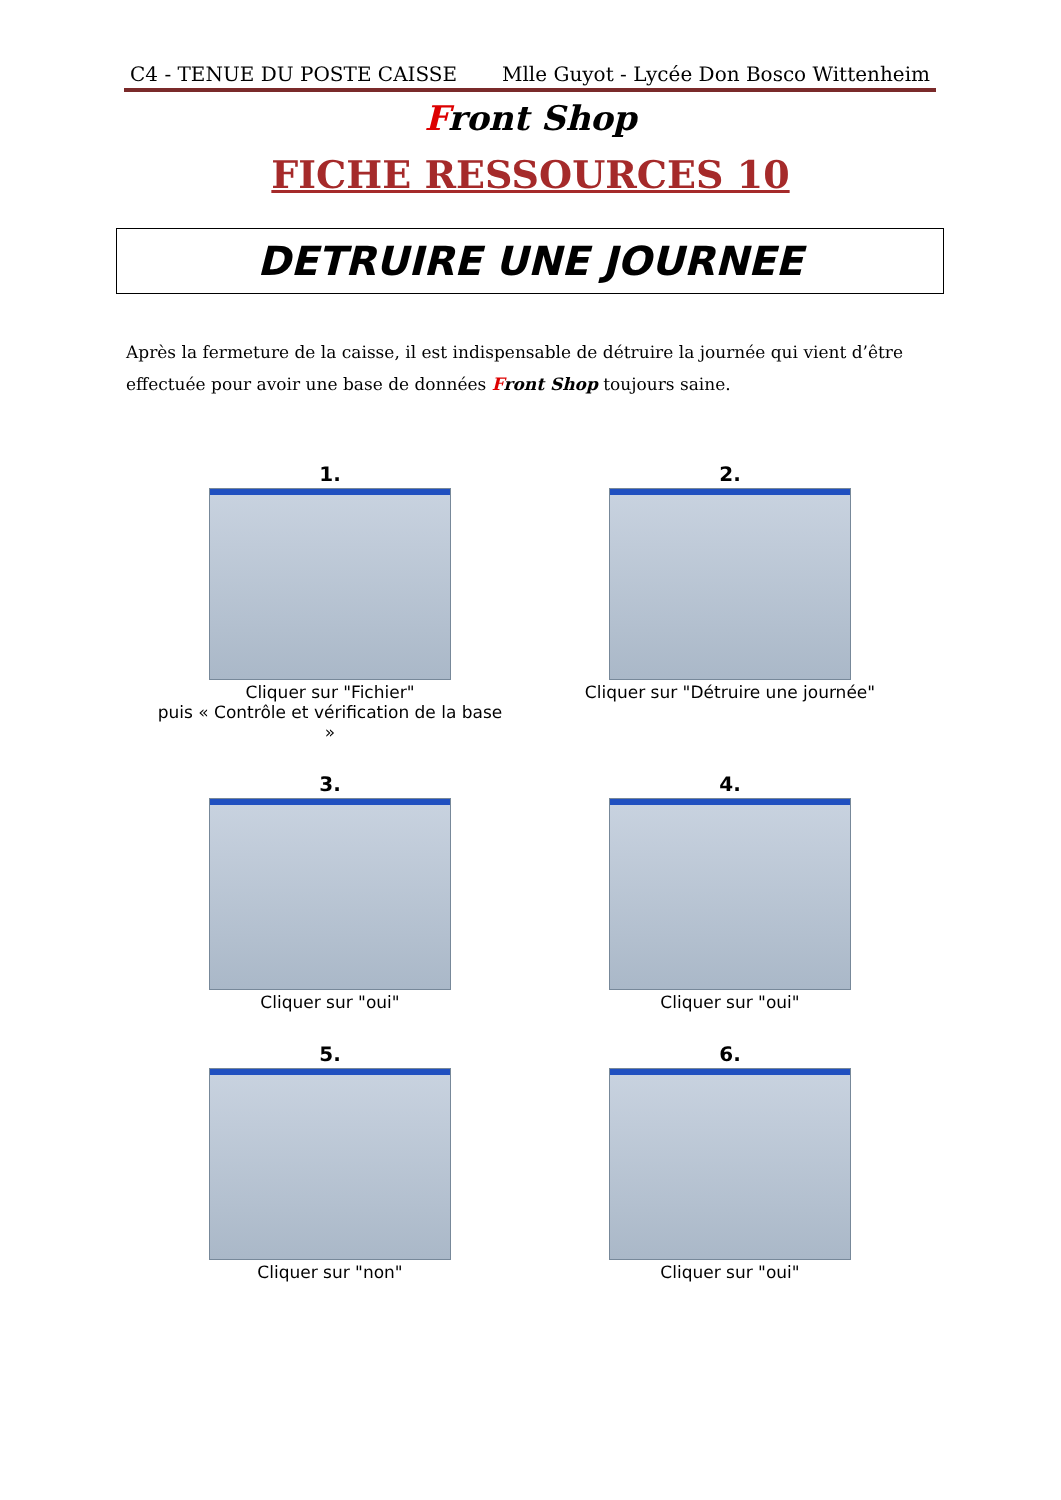C4 - TENUE DU POSTE CAISSE Mlle Guyot - Lycée Don Bosco Wittenheim
Front Shop
FICHE RESSOURCES 10
DETRUIRE UNE JOURNEE
Après la fermeture de la caisse, il est indispensable de détruire la journée qui vient d’être effectuée pour avoir une base de données Front Shop toujours saine.
1.
Cliquer sur "Fichier"
puis « Contrôle et vérification de la base »
2.
Cliquer sur "Détruire une journée"
3.
Cliquer sur "oui"
4.
Cliquer sur "oui"
5.
Cliquer sur "non"
6.
Cliquer sur "oui"